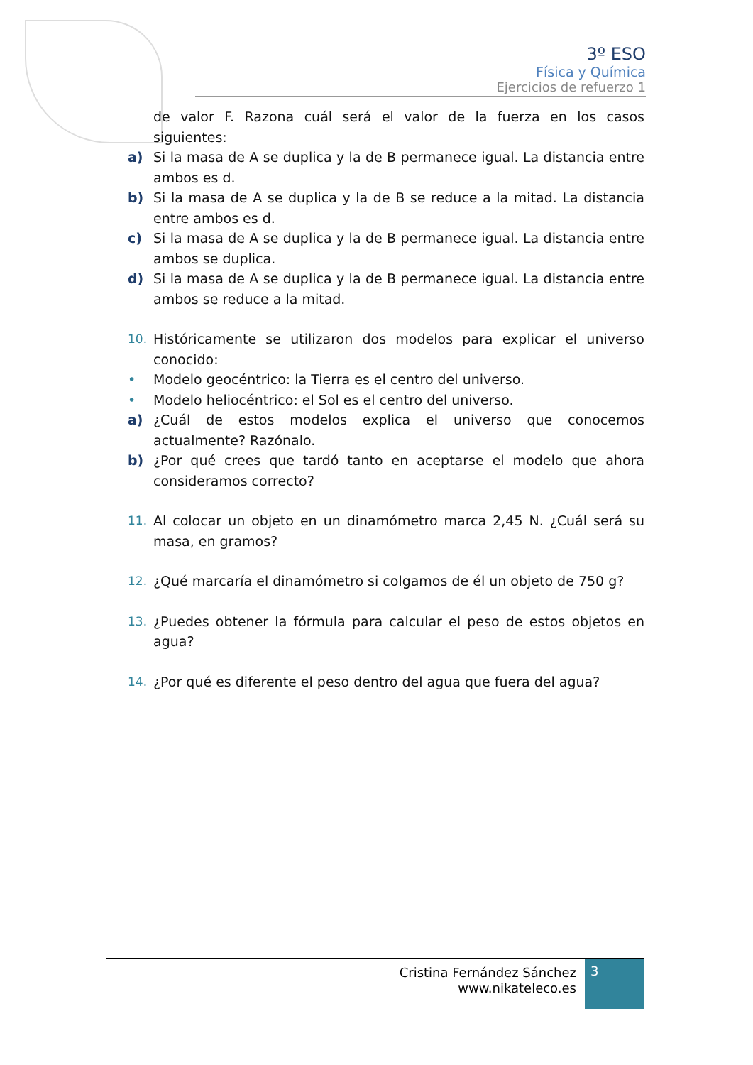3º ESO
Física y Química
Ejercicios de refuerzo 1
de valor F. Razona cuál será el valor de la fuerza en los casos siguientes:
a) Si la masa de A se duplica y la de B permanece igual. La distancia entre ambos es d.
b) Si la masa de A se duplica y la de B se reduce a la mitad. La distancia entre ambos es d.
c) Si la masa de A se duplica y la de B permanece igual. La distancia entre ambos se duplica.
d) Si la masa de A se duplica y la de B permanece igual. La distancia entre ambos se reduce a la mitad.
10. Históricamente se utilizaron dos modelos para explicar el universo conocido:
• Modelo geocéntrico: la Tierra es el centro del universo.
• Modelo heliocéntrico: el Sol es el centro del universo.
a) ¿Cuál de estos modelos explica el universo que conocemos actualmente? Razónalo.
b) ¿Por qué crees que tardó tanto en aceptarse el modelo que ahora consideramos correcto?
11. Al colocar un objeto en un dinamómetro marca 2,45 N. ¿Cuál será su masa, en gramos?
12. ¿Qué marcaría el dinamómetro si colgamos de él un objeto de 750 g?
13. ¿Puedes obtener la fórmula para calcular el peso de estos objetos en agua?
14. ¿Por qué es diferente el peso dentro del agua que fuera del agua?
Cristina Fernández Sánchez
www.nikateleco.es
3